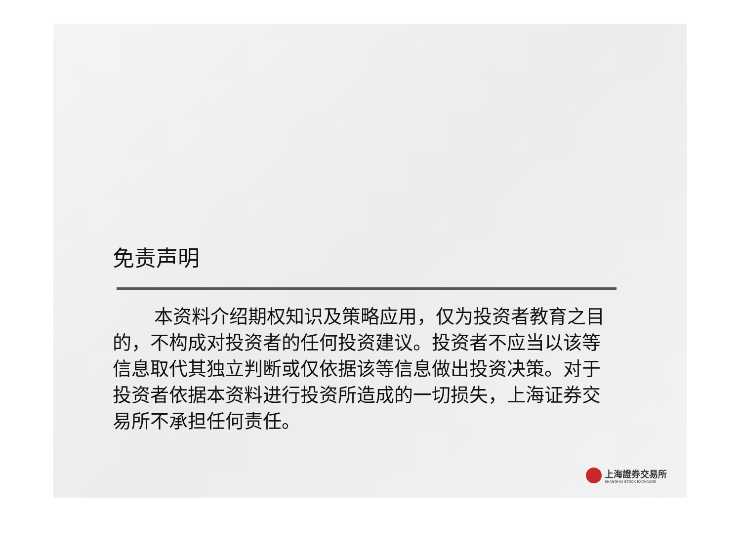免责声明
本资料介绍期权知识及策略应用，仅为投资者教育之目的，不构成对投资者的任何投资建议。投资者不应当以该等信息取代其独立判断或仅依据该等信息做出投资决策。对于投资者依据本资料进行投资所造成的一切损失，上海证券交易所不承担任何责任。
上海證券交易所
SHANGHAI STOCK EXCHANGE